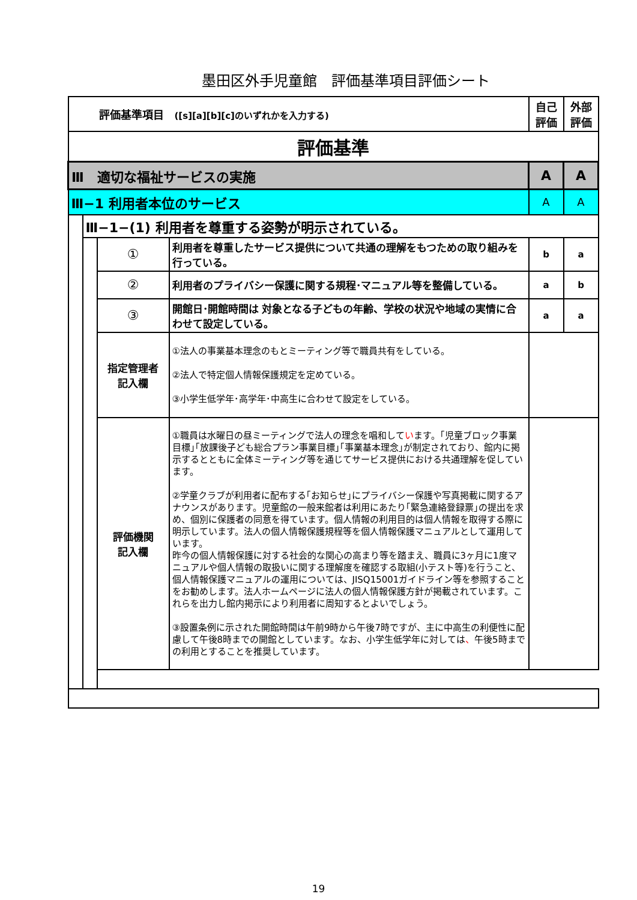墨田区外手児童館　評価基準項目評価シート
| 評価基準項目 ([s][a][b][c]のいずれかを入力する) | | | | 自己 評価 | 外部 評価 |
| 評価基準 | | | | | |
| Ⅲ 適切な福祉サービスの実施 | | | | A | A |
| Ⅲ−1 利用者本位のサービス | | | | A | A |
| | Ⅲ−1−(1) 利用者を尊重する姿勢が明示されている。 | | | | |
| | | ① | 利用者を尊重したサービス提供について共通の理解をもつための取り組みを行っている。 | b | a |
| | | ② | 利用者のプライバシー保護に関する規程･マニュアル等を整備している。 | a | b |
| | | ③ | 開館日･開館時間は 対象となる子どもの年齢、学校の状況や地域の実情に合わせて設定している。 | a | a |
| | | 指定管理者 記入欄 | ①法人の事業基本理念のもとミーティング等で職員共有をしている。 ②法人で特定個人情報保護規定を定めている。 ③小学生低学年･高学年･中高生に合わせて設定をしている。 | | |
| | | 評価機関 記入欄 | ①職員は水曜日の昼ミーティングで法人の理念を唱和して い ます。｢児童ブロック事業目標｣｢放課後子ども総合プラン事業目標｣｢事業基本理念｣が制定されており、館内に掲示するとともに全体ミーティング等を通じてサービス提供における共通理解を促しています。 ②学童クラブが利用者に配布する｢お知らせ｣にプライバシー保護や写真掲載に関するアナウンスがあります。児童館の一般来館者は利用にあたり｢緊急連絡登録票｣の提出を求め、個別に保護者の同意を得ています。個人情報の利用目的は個人情報を取得する際に明示しています。法人の個人情報保護規程等を個人情報保護マニュアルとして運用しています。 昨今の個人情報保護に対する社会的な関心の高まり等を踏まえ、職員に3ヶ月に1度マニュアルや個人情報の取扱いに関する理解度を確認する取組(小テスト等)を行うこと、個人情報保護マニュアルの運用については、JISQ15001ガイドライン等を参照することをお勧めします。法人ホームページに法人の個人情報保護方針が掲載されています。これらを出力し館内掲示により利用者に周知するとよいでしょう。 ③設置条例に示された開館時間は午前9時から午後7時ですが、主に中高生の利便性に配慮して午後8時までの開館としています。なお、小学生低学年に対しては 、 午後5時までの利用とすることを推奨しています。 | | |
19